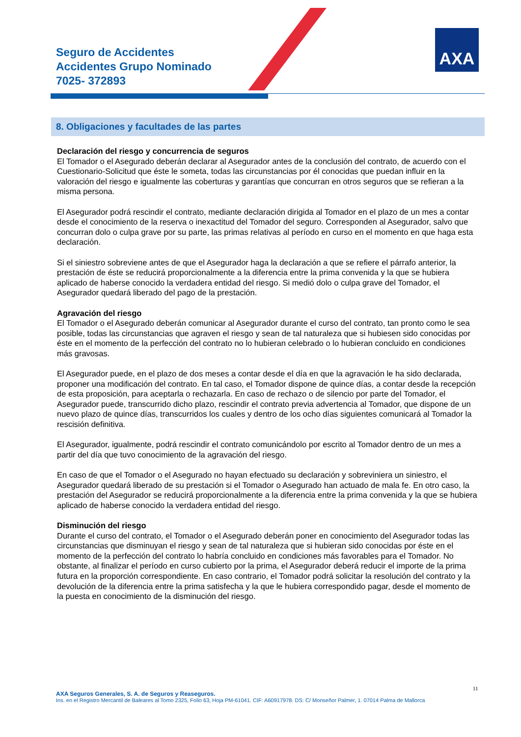Seguro de Accidentes
Accidentes Grupo Nominado
7025- 372893
AXA
8. Obligaciones y facultades de las partes
Declaración del riesgo y concurrencia de seguros
El Tomador o el Asegurado deberán declarar al Asegurador antes de la conclusión del contrato, de acuerdo con el Cuestionario-Solicitud que éste le someta, todas las circunstancias por él conocidas que puedan influir en la valoración del riesgo e igualmente las coberturas y garantías que concurran en otros seguros que se refieran a la misma persona.
El Asegurador podrá rescindir el contrato, mediante declaración dirigida al Tomador en el plazo de un mes a contar desde el conocimiento de la reserva o inexactitud del Tomador del seguro. Corresponden al Asegurador, salvo que concurran dolo o culpa grave por su parte, las primas relativas al período en curso en el momento en que haga esta declaración.
Si el siniestro sobreviene antes de que el Asegurador haga la declaración a que se refiere el párrafo anterior, la prestación de éste se reducirá proporcionalmente a la diferencia entre la prima convenida y la que se hubiera aplicado de haberse conocido la verdadera entidad del riesgo. Si medió dolo o culpa grave del Tomador, el Asegurador quedará liberado del pago de la prestación.
Agravación del riesgo
El Tomador o el Asegurado deberán comunicar al Asegurador durante el curso del contrato, tan pronto como le sea posible, todas las circunstancias que agraven el riesgo y sean de tal naturaleza que si hubiesen sido conocidas por éste en el momento de la perfección del contrato no lo hubieran celebrado o lo hubieran concluido en condiciones más gravosas.
El Asegurador puede, en el plazo de dos meses a contar desde el día en que la agravación le ha sido declarada, proponer una modificación del contrato. En tal caso, el Tomador dispone de quince días, a contar desde la recepción de esta proposición, para aceptarla o rechazarla. En caso de rechazo o de silencio por parte del Tomador, el Asegurador puede, transcurrido dicho plazo, rescindir el contrato previa advertencia al Tomador, que dispone de un nuevo plazo de quince días, transcurridos los cuales y dentro de los ocho días siguientes comunicará al Tomador la rescisión definitiva.
El Asegurador, igualmente, podrá rescindir el contrato comunicándolo por escrito al Tomador dentro de un mes a partir del día que tuvo conocimiento de la agravación del riesgo.
En caso de que el Tomador o el Asegurado no hayan efectuado su declaración y sobreviniera un siniestro, el Asegurador quedará liberado de su prestación si el Tomador o Asegurado han actuado de mala fe. En otro caso, la prestación del Asegurador se reducirá proporcionalmente a la diferencia entre la prima convenida y la que se hubiera aplicado de haberse conocido la verdadera entidad del riesgo.
Disminución del riesgo
Durante el curso del contrato, el Tomador o el Asegurado deberán poner en conocimiento del Asegurador todas las circunstancias que disminuyan el riesgo y sean de tal naturaleza que si hubieran sido conocidas por éste en el momento de la perfección del contrato lo habría concluido en condiciones más favorables para el Tomador. No obstante, al finalizar el período en curso cubierto por la prima, el Asegurador deberá reducir el importe de la prima futura en la proporción correspondiente. En caso contrario, el Tomador podrá solicitar la resolución del contrato y la devolución de la diferencia entre la prima satisfecha y la que le hubiera correspondido pagar, desde el momento de la puesta en conocimiento de la disminución del riesgo.
11
AXA Seguros Generales, S. A. de Seguros y Reaseguros.
Ins. en el Registro Mercantil de Baleares al Tomo 2325, Folio 63, Hoja PM-61041. CIF: A60917978. DS: C/ Monseñor Palmer, 1. 07014 Palma de Mallorca